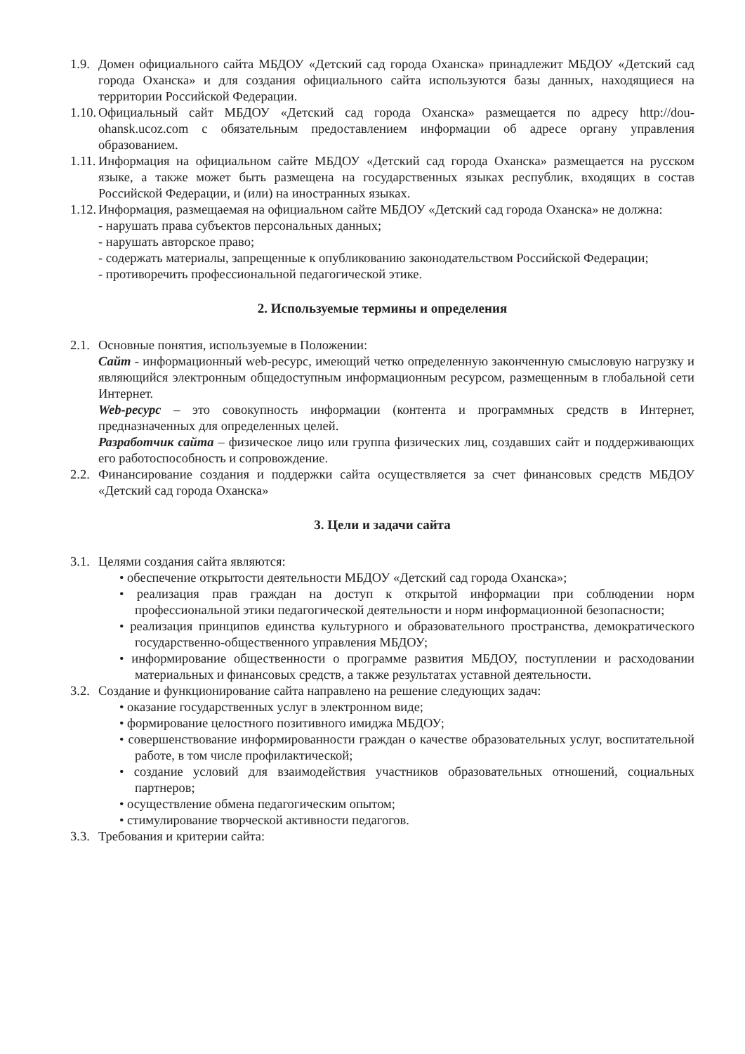1.9. Домен официального сайта МБДОУ «Детский сад города Оханска» принадлежит МБДОУ «Детский сад города Оханска» и для создания официального сайта используются базы данных, находящиеся на территории Российской Федерации.
1.10. Официальный сайт МБДОУ «Детский сад города Оханска» размещается по адресу http://dou-ohansk.ucoz.com с обязательным предоставлением информации об адресе органу управления образованием.
1.11. Информация на официальном сайте МБДОУ «Детский сад города Оханска» размещается на русском языке, а также может быть размещена на государственных языках республик, входящих в состав Российской Федерации, и (или) на иностранных языках.
1.12. Информация, размещаемая на официальном сайте МБДОУ «Детский сад города Оханска» не должна:
- нарушать права субъектов персональных данных;
- нарушать авторское право;
- содержать материалы, запрещенные к опубликованию законодательством Российской Федерации;
- противоречить профессиональной педагогической этике.
2. Используемые термины и определения
2.1. Основные понятия, используемые в Положении:
Сайт - информационный web-ресурс, имеющий четко определенную законченную смысловую нагрузку и являющийся электронным общедоступным информационным ресурсом, размещенным в глобальной сети Интернет.
Web-ресурс – это совокупность информации (контента и программных средств в Интернет, предназначенных для определенных целей.
Разработчик сайта – физическое лицо или группа физических лиц, создавших сайт и поддерживающих его работоспособность и сопровождение.
2.2. Финансирование создания и поддержки сайта осуществляется за счет финансовых средств МБДОУ «Детский сад города Оханска»
3. Цели и задачи сайта
3.1. Целями создания сайта являются:
• обеспечение открытости деятельности МБДОУ «Детский сад города Оханска»;
• реализация прав граждан на доступ к открытой информации при соблюдении норм профессиональной этики педагогической деятельности и норм информационной безопасности;
• реализация принципов единства культурного и образовательного пространства, демократического государственно-общественного управления МБДОУ;
• информирование общественности о программе развития МБДОУ, поступлении и расходовании материальных и финансовых средств, а также результатах уставной деятельности.
3.2. Создание и функционирование сайта направлено на решение следующих задач:
• оказание государственных услуг в электронном виде;
• формирование целостного позитивного имиджа МБДОУ;
• совершенствование информированности граждан о качестве образовательных услуг, воспитательной работе, в том числе профилактической;
• создание условий для взаимодействия участников образовательных отношений, социальных партнеров;
• осуществление обмена педагогическим опытом;
• стимулирование творческой активности педагогов.
3.3. Требования и критерии сайта: